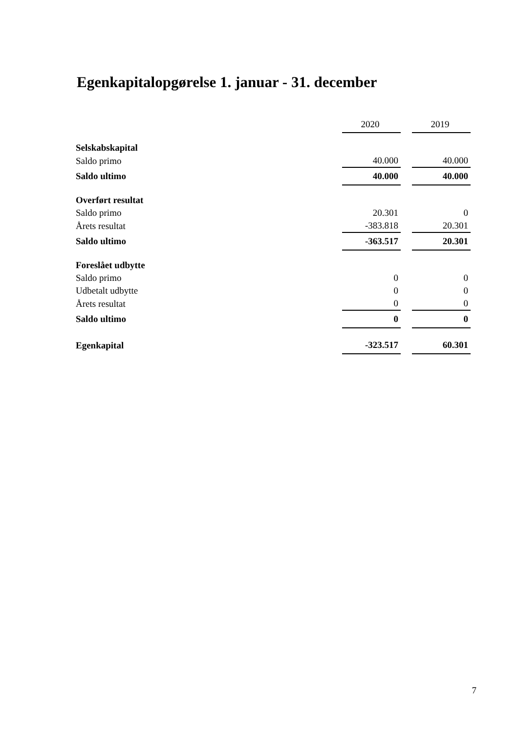Egenkapitalopgørelse 1. januar - 31. december
| | 2020 | | 2019 |
| Selskabskapital | | | |
| Saldo primo | 40.000 | | 40.000 |
| Saldo ultimo | 40.000 | | 40.000 |
| Overført resultat | | | |
| Saldo primo | 20.301 | | 0 |
| Årets resultat | -383.818 | | 20.301 |
| Saldo ultimo | -363.517 | | 20.301 |
| Foreslået udbytte | | | |
| Saldo primo | 0 | | 0 |
| Udbetalt udbytte | 0 | | 0 |
| Årets resultat | 0 | | 0 |
| Saldo ultimo | 0 | | 0 |
| Egenkapital | -323.517 | | 60.301 |
7